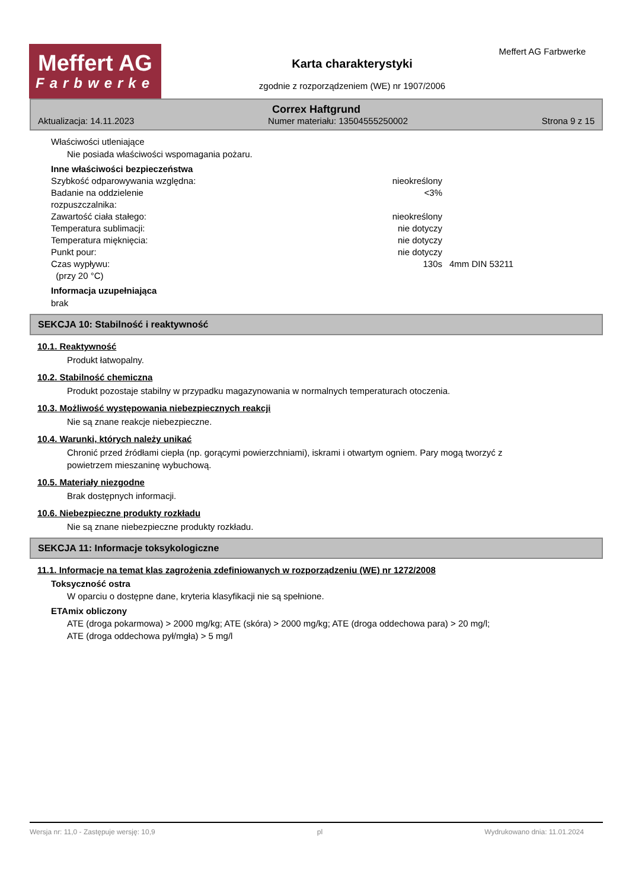Meffert AG
Farbwerke
Karta charakterystyki
zgodnie z rozporządzeniem (WE) nr 1907/2006
Meffert AG Farbwerke
Correx Haftgrund
Aktualizacja: 14.11.2023 Numer materiału: 13504555250002 Strona 9 z 15
Właściwości utleniające
Nie posiada właściwości wspomagania pożaru.
Inne właściwości bezpieczeństwa
| Szybkość odparowywania względna: | nieokreślony | |
| Badanie na oddzielenie rozpuszczalnika: | <3% | |
| Zawartość ciała stałego: | nieokreślony | |
| Temperatura sublimacji: | nie dotyczy | |
| Temperatura mięknięcia: | nie dotyczy | |
| Punkt pour: | nie dotyczy | |
| Czas wypływu: (przy 20 °C) | 130s | 4mm DIN 53211 |
Informacja uzupełniająca
brak
SEKCJA 10: Stabilność i reaktywność
10.1. Reaktywność
Produkt łatwopalny.
10.2. Stabilność chemiczna
Produkt pozostaje stabilny w przypadku magazynowania w normalnych temperaturach otoczenia.
10.3. Możliwość występowania niebezpiecznych reakcji
Nie są znane reakcje niebezpieczne.
10.4. Warunki, których należy unikać
Chronić przed źródłami ciepła (np. gorącymi powierzchniami), iskrami i otwartym ogniem. Pary mogą tworzyć z
powietrzem mieszaninę wybuchową.
10.5. Materiały niezgodne
Brak dostępnych informacji.
10.6. Niebezpieczne produkty rozkładu
Nie są znane niebezpieczne produkty rozkładu.
SEKCJA 11: Informacje toksykologiczne
11.1. Informacje na temat klas zagrożenia zdefiniowanych w rozporządzeniu (WE) nr 1272/2008
Toksyczność ostra
W oparciu o dostępne dane, kryteria klasyfikacji nie są spełnione.
ETAmix obliczony
ATE (droga pokarmowa) > 2000 mg/kg; ATE (skóra) > 2000 mg/kg; ATE (droga oddechowa para) > 20 mg/l;
ATE (droga oddechowa pył/mgła) > 5 mg/l
Wersja nr: 11,0 - Zastępuje wersję: 10,9 pl Wydrukowano dnia: 11.01.2024